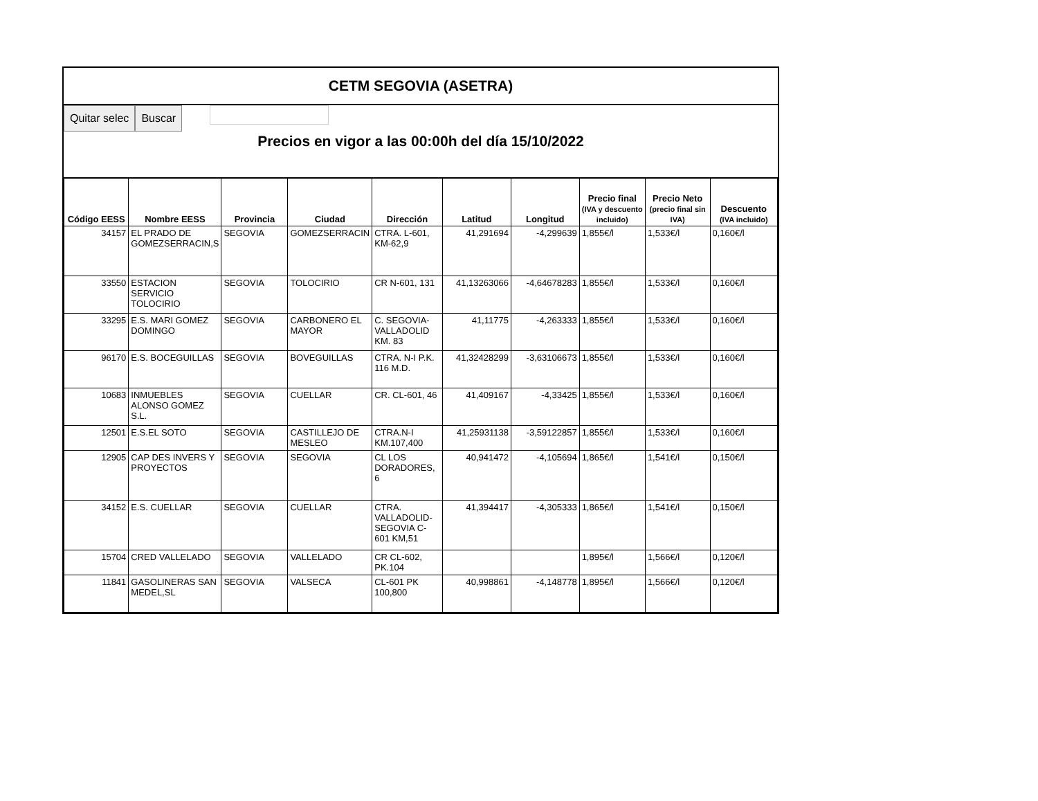CETM SEGOVIA (ASETRA)
Quitar selec Buscar
Precios en vigor a las 00:00h del día 15/10/2022
| Código EESS | Nombre EESS | Provincia | Ciudad | Dirección | Latitud | Longitud | Precio final (IVA y descuento incluido) | Precio Neto (precio final sin IVA) | Descuento (IVA incluido) |
| --- | --- | --- | --- | --- | --- | --- | --- | --- | --- |
| 34157 | EL PRADO DE GOMEZSERRACIN,S | SEGOVIA | GOMEZSERRACIN | CTRA. L-601, KM-62,9 | 41,291694 | -4,299639 | 1,855€/l | 1,533€/l | 0,160€/l |
| 33550 | ESTACION SERVICIO TOLOCIRIO | SEGOVIA | TOLOCIRIO | CR N-601, 131 | 41,13263066 | -4,64678283 | 1,855€/l | 1,533€/l | 0,160€/l |
| 33295 | E.S. MARI GOMEZ DOMINGO | SEGOVIA | CARBONERO EL MAYOR | C. SEGOVIA-VALLADOLID KM. 83 | 41,11775 | -4,263333 | 1,855€/l | 1,533€/l | 0,160€/l |
| 96170 | E.S. BOCEGUILLAS | SEGOVIA | BOVEGUILLAS | CTRA. N-I P.K. 116 M.D. | 41,32428299 | -3,63106673 | 1,855€/l | 1,533€/l | 0,160€/l |
| 10683 | INMUEBLES ALONSO GOMEZ S.L. | SEGOVIA | CUELLAR | CR. CL-601, 46 | 41,409167 | -4,33425 | 1,855€/l | 1,533€/l | 0,160€/l |
| 12501 | E.S.EL SOTO | SEGOVIA | CASTILLEJO DE MESLEO | CTRA.N-I KM.107,400 | 41,25931138 | -3,59122857 | 1,855€/l | 1,533€/l | 0,160€/l |
| 12905 | CAP DES INVERS Y PROYECTOS | SEGOVIA | SEGOVIA | CL LOS DORADORES, 6 | 40,941472 | -4,105694 | 1,865€/l | 1,541€/l | 0,150€/l |
| 34152 | E.S. CUELLAR | SEGOVIA | CUELLAR | CTRA. VALLADOLID-SEGOVIA C-601 KM,51 | 41,394417 | -4,305333 | 1,865€/l | 1,541€/l | 0,150€/l |
| 15704 | CRED VALLELADO | SEGOVIA | VALLELADO | CR CL-602, PK.104 | | | 1,895€/l | 1,566€/l | 0,120€/l |
| 11841 | GASOLINERAS SAN MEDEL,SL | SEGOVIA | VALSECA | CL-601 PK 100,800 | 40,998861 | -4,148778 | 1,895€/l | 1,566€/l | 0,120€/l |